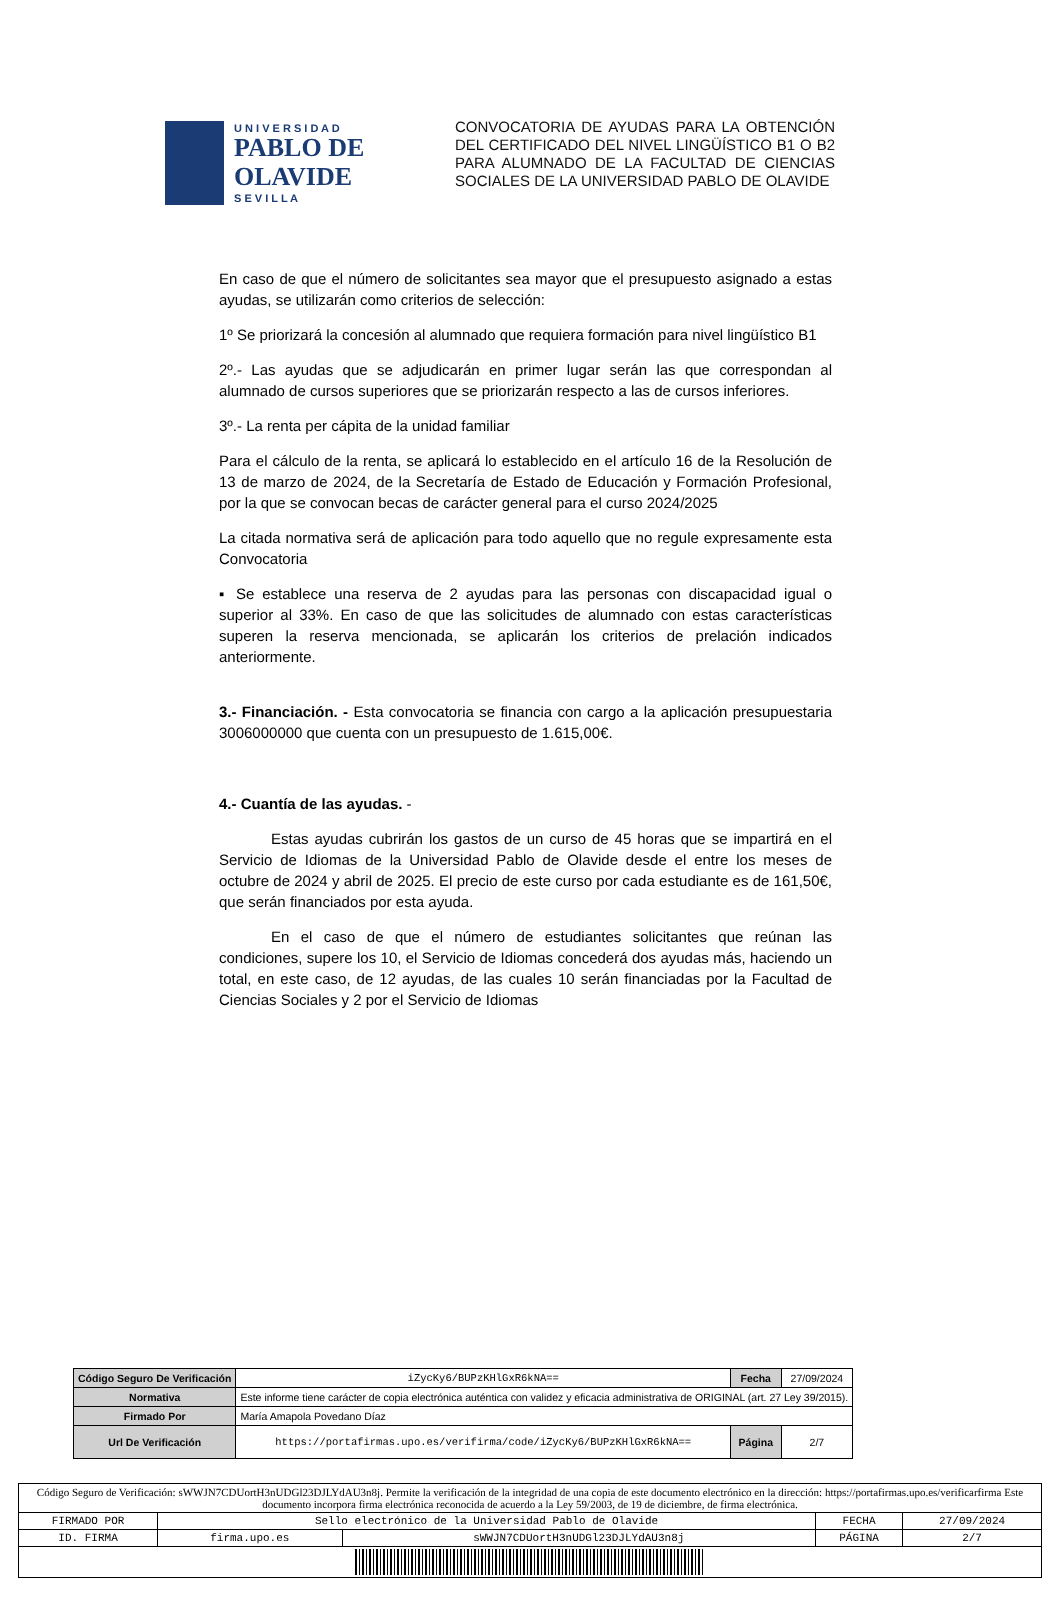U N I V E R S I D A D
PABLO DE OLAVIDE
S E V I L L A
CONVOCATORIA DE AYUDAS PARA LA OBTENCIÓN DEL CERTIFICADO DEL NIVEL LINGÜÍSTICO B1 O B2 PARA ALUMNADO DE LA FACULTAD DE CIENCIAS SOCIALES DE LA UNIVERSIDAD PABLO DE OLAVIDE
En caso de que el número de solicitantes sea mayor que el presupuesto asignado a estas ayudas, se utilizarán como criterios de selección:
1º Se priorizará la concesión al alumnado que requiera formación para nivel lingüístico B1
2º.- Las ayudas que se adjudicarán en primer lugar serán las que correspondan al alumnado de cursos superiores que se priorizarán respecto a las de cursos inferiores.
3º.- La renta per cápita de la unidad familiar
Para el cálculo de la renta, se aplicará lo establecido en el artículo 16 de la Resolución de 13 de marzo de 2024, de la Secretaría de Estado de Educación y Formación Profesional, por la que se convocan becas de carácter general para el curso 2024/2025
La citada normativa será de aplicación para todo aquello que no regule expresamente esta Convocatoria
▪ Se establece una reserva de 2 ayudas para las personas con discapacidad igual o superior al 33%. En caso de que las solicitudes de alumnado con estas características superen la reserva mencionada, se aplicarán los criterios de prelación indicados anteriormente.
3.- Financiación. - Esta convocatoria se financia con cargo a la aplicación presupuestaria 3006000000 que cuenta con un presupuesto de 1.615,00€.
4.- Cuantía de las ayudas. -
Estas ayudas cubrirán los gastos de un curso de 45 horas que se impartirá en el Servicio de Idiomas de la Universidad Pablo de Olavide desde el entre los meses de octubre de 2024 y abril de 2025. El precio de este curso por cada estudiante es de 161,50€, que serán financiados por esta ayuda.
En el caso de que el número de estudiantes solicitantes que reúnan las condiciones, supere los 10, el Servicio de Idiomas concederá dos ayudas más, haciendo un total, en este caso, de 12 ayudas, de las cuales 10 serán financiadas por la Facultad de Ciencias Sociales y 2 por el Servicio de Idiomas
| Código Seguro De Verificación | iZycKy6/BUPzKHlGxR6kNA== | Fecha | 27/09/2024 |
| Normativa | Este informe tiene carácter de copia electrónica auténtica con validez y eficacia administrativa de ORIGINAL (art. 27 Ley 39/2015). | | |
| Firmado Por | María Amapola Povedano Díaz | | |
| Url De Verificación | https://portafirmas.upo.es/verifirma/code/iZycKy6/BUPzKHlGxR6kNA== | Página | 2/7 |
| Código Seguro de Verificación: sWWJN7CDUortH3nUDGl23DJLYdAU3n8j. Permite la verificación de la integridad de una copia de este documento electrónico en la dirección: https://portafirmas.upo.es/verificarfirma Este documento incorpora firma electrónica reconocida de acuerdo a la Ley 59/2003, de 19 de diciembre, de firma electrónica. | | | | |
| FIRMADO POR | Sello electrónico de la Universidad Pablo de Olavide | | FECHA | 27/09/2024 |
| ID. FIRMA | firma.upo.es | sWWJN7CDUortH3nUDGl23DJLYdAU3n8j | PÁGINA | 2/7 |